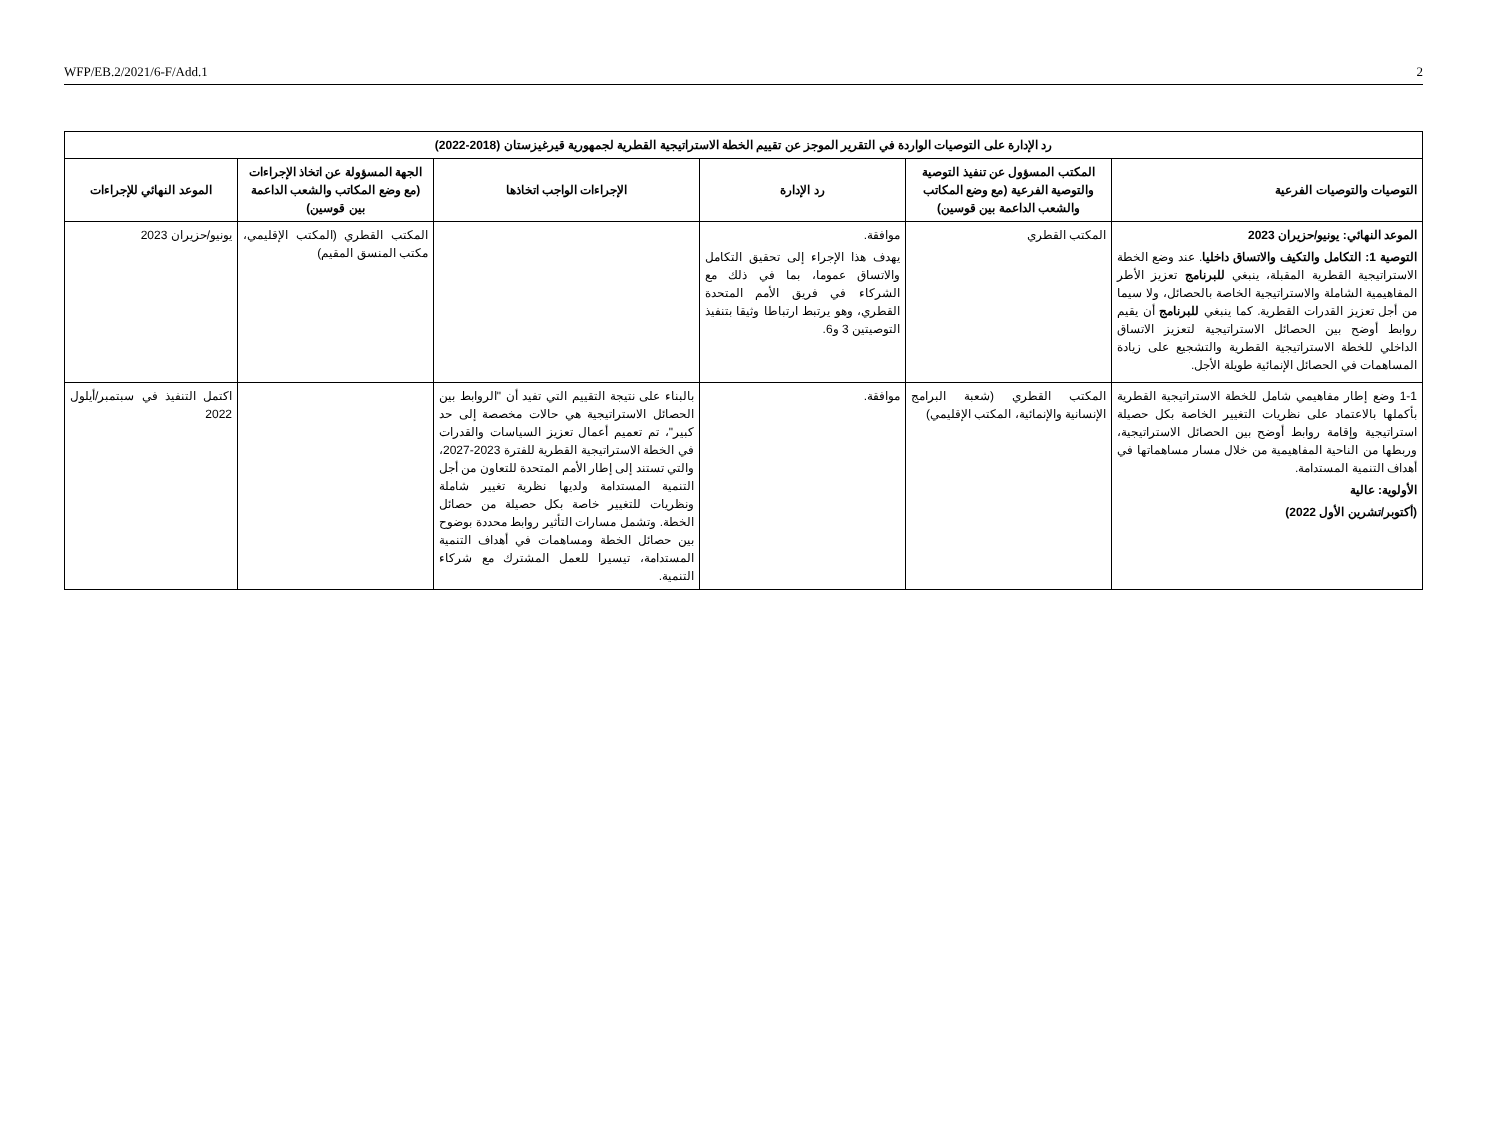WFP/EB.2/2021/6-F/Add.1 2
| رد الإدارة على التوصيات الواردة في التقرير الموجز عن تقييم الخطة الاستراتيجية القطرية لجمهورية قيرغيزستان (2018-2022) | | | | | |
| التوصيات والتوصيات الفرعية | المكتب المسؤول عن تنفيذ التوصية والتوصية الفرعية (مع وضع المكاتب والشعب الداعمة بين قوسين) | رد الإدارة | الإجراءات الواجب اتخاذها | الجهة المسؤولة عن اتخاذ الإجراءات (مع وضع المكاتب والشعب الداعمة بين قوسين) | الموعد النهائي للإجراءات |
| الموعد النهائي: يونيو/حزيران 2023 التوصية 1: التكامل والتكيف والاتساق داخليا . عند وضع الخطة الاستراتيجية القطرية المقبلة، ينبغي للبرنامج تعزيز الأطر المفاهيمية الشاملة والاستراتيجية الخاصة بالحصائل، ولا سيما من أجل تعزيز القدرات القطرية. كما ينبغي للبرنامج أن يقيم روابط أوضح بين الحصائل الاستراتيجية لتعزيز الاتساق الداخلي للخطة الاستراتيجية القطرية والتشجيع على زيادة المساهمات في الحصائل الإنمائية طويلة الأجل. | المكتب القطري | موافقة. يهدف هذا الإجراء إلى تحقيق التكامل والاتساق عموما، بما في ذلك مع الشركاء في فريق الأمم المتحدة القطري، وهو يرتبط ارتباطا وثيقا بتنفيذ التوصيتين 3 و6. | | المكتب القطري (المكتب الإقليمي، مكتب المنسق المقيم) | يونيو/حزيران 2023 |
| 1-1 وضع إطار مفاهيمي شامل للخطة الاستراتيجية القطرية بأكملها بالاعتماد على نظريات التغيير الخاصة بكل حصيلة استراتيجية وإقامة روابط أوضح بين الحصائل الاستراتيجية، وربطها من الناحية المفاهيمية من خلال مسار مساهماتها في أهداف التنمية المستدامة. الأولوية: عالية (أكتوبر/تشرين الأول 2022) | المكتب القطري (شعبة البرامج الإنسانية والإنمائية، المكتب الإقليمي) | موافقة. | بالبناء على نتيجة التقييم التي تفيد أن "الروابط بين الحصائل الاستراتيجية هي حالات مخصصة إلى حد كبير"، تم تعميم أعمال تعزيز السياسات والقدرات في الخطة الاستراتيجية القطرية للفترة 2023-2027، والتي تستند إلى إطار الأمم المتحدة للتعاون من أجل التنمية المستدامة ولديها نظرية تغيير شاملة ونظريات للتغيير خاصة بكل حصيلة من حصائل الخطة. وتشمل مسارات التأثير روابط محددة بوضوح بين حصائل الخطة ومساهمات في أهداف التنمية المستدامة، تيسيرا للعمل المشترك مع شركاء التنمية. | | اكتمل التنفيذ في سبتمبر/أيلول 2022 |